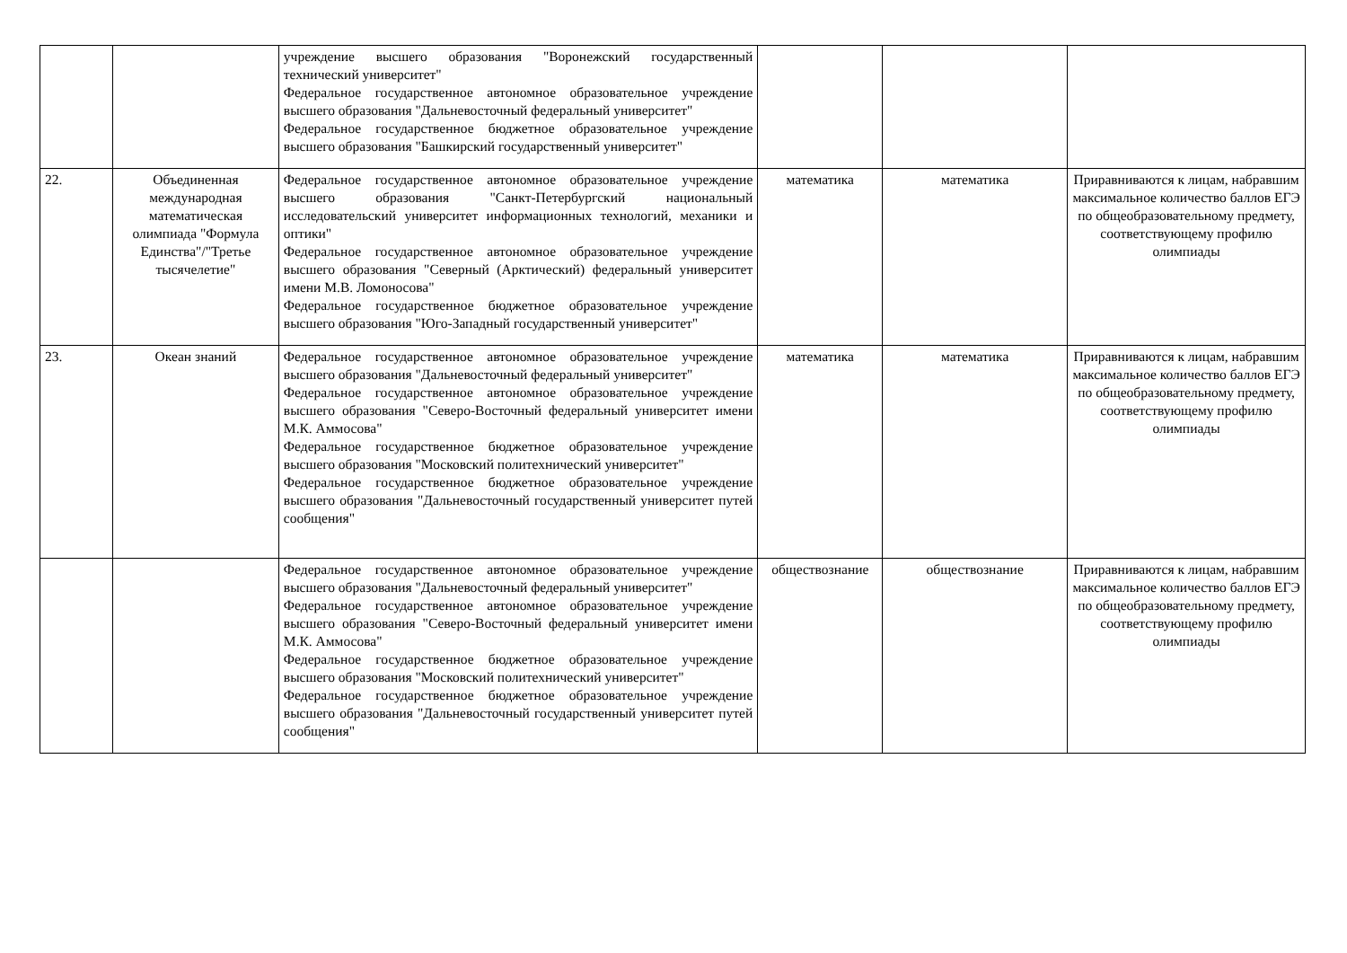| | | учреждение высшего образования "Воронежский государственный технический университет" Федеральное государственное автономное образовательное учреждение высшего образования "Дальневосточный федеральный университет" Федеральное государственное бюджетное образовательное учреждение высшего образования "Башкирский государственный университет" | | | |
| 22. | Объединенная международная математическая олимпиада "Формула Единства"/"Третье тысячелетие" | Федеральное государственное автономное образовательное учреждение высшего образования "Санкт-Петербургский национальный исследовательский университет информационных технологий, механики и оптики" Федеральное государственное автономное образовательное учреждение высшего образования "Северный (Арктический) федеральный университет имени М.В. Ломоносова" Федеральное государственное бюджетное образовательное учреждение высшего образования "Юго-Западный государственный университет" | математика | математика | Приравниваются к лицам, набравшим максимальное количество баллов ЕГЭ по общеобразовательному предмету, соответствующему профилю олимпиады |
| 23. | Океан знаний | Федеральное государственное автономное образовательное учреждение высшего образования "Дальневосточный федеральный университет" Федеральное государственное автономное образовательное учреждение высшего образования "Северо-Восточный федеральный университет имени М.К. Аммосова" Федеральное государственное бюджетное образовательное учреждение высшего образования "Московский политехнический университет" Федеральное государственное бюджетное образовательное учреждение высшего образования "Дальневосточный государственный университет путей сообщения" | математика | математика | Приравниваются к лицам, набравшим максимальное количество баллов ЕГЭ по общеобразовательному предмету, соответствующему профилю олимпиады |
| | | Федеральное государственное автономное образовательное учреждение высшего образования "Дальневосточный федеральный университет" Федеральное государственное автономное образовательное учреждение высшего образования "Северо-Восточный федеральный университет имени М.К. Аммосова" Федеральное государственное бюджетное образовательное учреждение высшего образования "Московский политехнический университет" Федеральное государственное бюджетное образовательное учреждение высшего образования "Дальневосточный государственный университет путей сообщения" | обществознание | обществознание | Приравниваются к лицам, набравшим максимальное количество баллов ЕГЭ по общеобразовательному предмету, соответствующему профилю олимпиады |